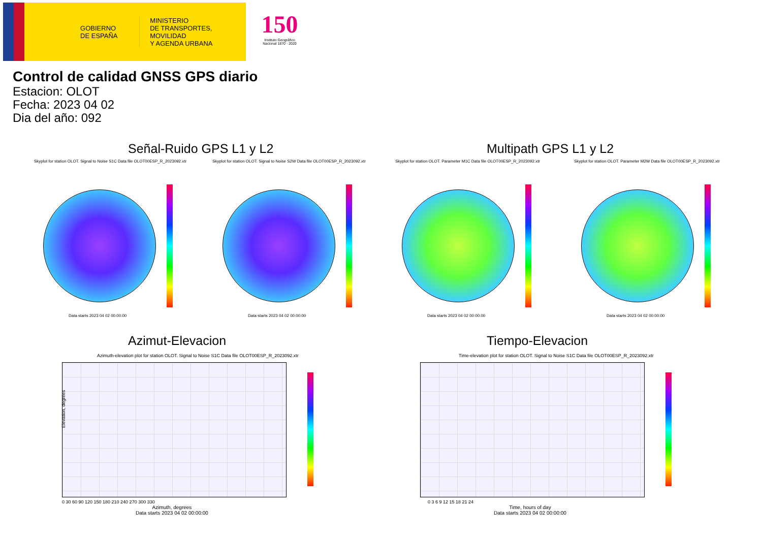GOBIERNO DE ESPAÑA
MINISTERIO
DE TRANSPORTES, MOVILIDAD
Y AGENDA URBANA
150
Instituto Geográfico Nacional 1870 · 2020
Control de calidad GNSS GPS diario
Estacion: OLOT
Fecha: 2023 04 02
Dia del año: 092
Señal-Ruido GPS L1 y L2 Multipath GPS L1 y L2
Skyplot for station OLOT. Signal to Noise S1C Data file OLOT00ESP_R_2023092.xtr
Data starts 2023 04 02 00:00:00
Skyplot for station OLOT. Signal to Noise S2W Data file OLOT00ESP_R_2023092.xtr
Data starts 2023 04 02 00:00:00
Skyplot for station OLOT. Parameter M1C Data file OLOT00ESP_R_2023092.xtr
Data starts 2023 04 02 00:00:00
Skyplot for station OLOT. Parameter M2W Data file OLOT00ESP_R_2023092.xtr
Data starts 2023 04 02 00:00:00
Azimut-Elevacion Tiempo-Elevacion
Azimuth-elevation plot for station OLOT. Signal to Noise S1C Data file OLOT00ESP_R_2023092.xtr
Elevation, degrees
0 30 60 90 120 150 180 210 240 270 300 330
Azimuth, degrees
Data starts 2023 04 02 00:00:00
Time-elevation plot for station OLOT. Signal to Noise S1C Data file OLOT00ESP_R_2023092.xtr
0 3 6 9 12 15 18 21 24
Time, hours of day
Data starts 2023 04 02 00:00:00